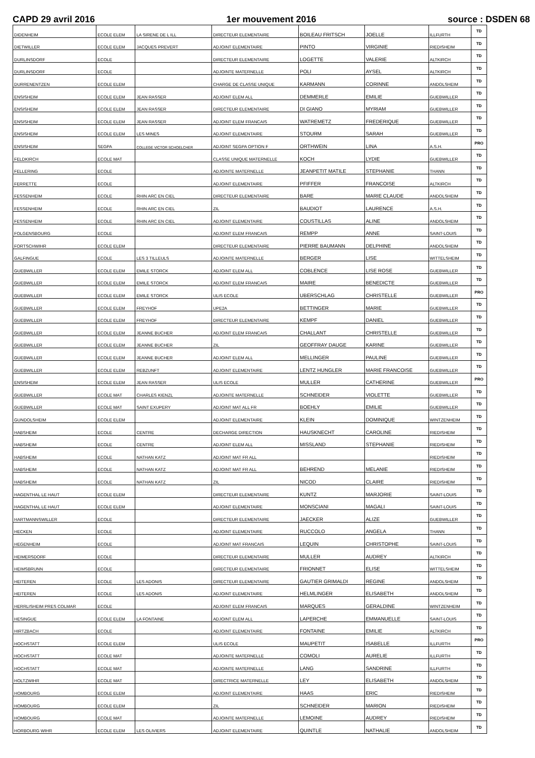CAPD 29 avril 2016 1er mouvement 2016 source : DSDEN 68
| DIDENHEIM | ECOLE ELEM | LA SIRENE DE L ILL | DIRECTEUR ELEMENTAIRE | BOILEAU FRITSCH | JOELLE | ILLFURTH | TD |
| DIETWILLER | ECOLE ELEM | JACQUES PREVERT | ADJOINT ELEMENTAIRE | PINTO | VIRGINIE | RIEDISHEIM | TD |
| DURLINSDORF | ECOLE | | DIRECTEUR ELEMENTAIRE | LOGETTE | VALERIE | ALTKIRCH | TD |
| DURLINSDORF | ECOLE | | ADJOINTE MATERNELLE | POLI | AYSEL | ALTKIRCH | TD |
| DURRENENTZEN | ECOLE ELEM | | CHARGE DE CLASSE UNIQUE | KARMANN | CORINNE | ANDOLSHEIM | TD |
| ENSISHEIM | ECOLE ELEM | JEAN RASSER | ADJOINT ELEM ALL | DEMMERLE | EMILIE | GUEBWILLER | TD |
| ENSISHEIM | ECOLE ELEM | JEAN RASSER | DIRECTEUR ELEMENTAIRE | DI GIANO | MYRIAM | GUEBWILLER | TD |
| ENSISHEIM | ECOLE ELEM | JEAN RASSER | ADJOINT ELEM FRANCAIS | WATREMETZ | FREDERIQUE | GUEBWILLER | TD |
| ENSISHEIM | ECOLE ELEM | LES MINES | ADJOINT ELEMENTAIRE | STOURM | SARAH | GUEBWILLER | TD |
| ENSISHEIM | SEGPA | COLLEGE VICTOR SCHOELCHER | ADJOINT SEGPA OPTION F | ORTHWEIN | LINA | A.S.H. | PRO |
| FELDKIRCH | ECOLE MAT | | CLASSE UNIQUE MATERNELLE | KOCH | LYDIE | GUEBWILLER | TD |
| FELLERING | ECOLE | | ADJOINTE MATERNELLE | JEANPETIT MATILE | STEPHANIE | THANN | TD |
| FERRETTE | ECOLE | | ADJOINT ELEMENTAIRE | PFIFFER | FRANCOISE | ALTKIRCH | TD |
| FESSENHEIM | ECOLE | RHIN ARC EN CIEL | DIRECTEUR ELEMENTAIRE | BARE | MARIE CLAUDE | ANDOLSHEIM | TD |
| FESSENHEIM | ECOLE | RHIN ARC EN CIEL | ZIL | BAUDIOT | LAURENCE | A.S.H. | TD |
| FESSENHEIM | ECOLE | RHIN ARC EN CIEL | ADJOINT ELEMENTAIRE | COUSTILLAS | ALINE | ANDOLSHEIM | TD |
| FOLGENSBOURG | ECOLE | | ADJOINT ELEM FRANCAIS | REMPP | ANNE | SAINT-LOUIS | TD |
| FORTSCHWIHR | ECOLE ELEM | | DIRECTEUR ELEMENTAIRE | PIERRE BAUMANN | DELPHINE | ANDOLSHEIM | TD |
| GALFINGUE | ECOLE | LES 3 TILLEULS | ADJOINTE MATERNELLE | BERGER | LISE | WITTELSHEIM | TD |
| GUEBWILLER | ECOLE ELEM | EMILE STORCK | ADJOINT ELEM ALL | COBLENCE | LISE ROSE | GUEBWILLER | TD |
| GUEBWILLER | ECOLE ELEM | EMILE STORCK | ADJOINT ELEM FRANCAIS | MAIRE | BENEDICTE | GUEBWILLER | TD |
| GUEBWILLER | ECOLE ELEM | EMILE STORCK | ULIS ECOLE | UBERSCHLAG | CHRISTELLE | GUEBWILLER | PRO |
| GUEBWILLER | ECOLE ELEM | FREYHOF | UPE2A | BETTINGER | MARIE | GUEBWILLER | TD |
| GUEBWILLER | ECOLE ELEM | FREYHOF | DIRECTEUR ELEMENTAIRE | KEMPF | DANIEL | GUEBWILLER | TD |
| GUEBWILLER | ECOLE ELEM | JEANNE BUCHER | ADJOINT ELEM FRANCAIS | CHALLANT | CHRISTELLE | GUEBWILLER | TD |
| GUEBWILLER | ECOLE ELEM | JEANNE BUCHER | ZIL | GEOFFRAY DAUGE | KARINE | GUEBWILLER | TD |
| GUEBWILLER | ECOLE ELEM | JEANNE BUCHER | ADJOINT ELEM ALL | MELLINGER | PAULINE | GUEBWILLER | TD |
| GUEBWILLER | ECOLE ELEM | REBZUNFT | ADJOINT ELEMENTAIRE | LENTZ HUNGLER | MARIE FRANCOISE | GUEBWILLER | TD |
| ENSISHEIM | ECOLE ELEM | JEAN RASSER | ULIS ECOLE | MULLER | CATHERINE | GUEBWILLER | PRO |
| GUEBWILLER | ECOLE MAT | CHARLES KIENZL | ADJOINTE MATERNELLE | SCHNEIDER | VIOLETTE | GUEBWILLER | TD |
| GUEBWILLER | ECOLE MAT | SAINT EXUPERY | ADJOINT MAT ALL FR | BOEHLY | EMILIE | GUEBWILLER | TD |
| GUNDOLSHEIM | ECOLE ELEM | | ADJOINT ELEMENTAIRE | KLEIN | DOMINIQUE | WINTZENHEIM | TD |
| HABSHEIM | ECOLE | CENTRE | DECHARGE DIRECTION | HAUSKNECHT | CAROLINE | RIEDISHEIM | TD |
| HABSHEIM | ECOLE | CENTRE | ADJOINT ELEM ALL | MISSLAND | STEPHANIE | RIEDISHEIM | TD |
| HABSHEIM | ECOLE | NATHAN KATZ | ADJOINT MAT FR ALL | | | RIEDISHEIM | TD |
| HABSHEIM | ECOLE | NATHAN KATZ | ADJOINT MAT FR ALL | BEHREND | MELANIE | RIEDISHEIM | TD |
| HABSHEIM | ECOLE | NATHAN KATZ | ZIL | NICOD | CLAIRE | RIEDISHEIM | TD |
| HAGENTHAL LE HAUT | ECOLE ELEM | | DIRECTEUR ELEMENTAIRE | KUNTZ | MARJORIE | SAINT-LOUIS | TD |
| HAGENTHAL LE HAUT | ECOLE ELEM | | ADJOINT ELEMENTAIRE | MONSCIANI | MAGALI | SAINT-LOUIS | TD |
| HARTMANNSWILLER | ECOLE | | DIRECTEUR ELEMENTAIRE | JAECKER | ALIZE | GUEBWILLER | TD |
| HECKEN | ECOLE | | ADJOINT ELEMENTAIRE | RUCCOLO | ANGELA | THANN | TD |
| HEGENHEIM | ECOLE | | ADJOINT MAT FRANCAIS | LEQUIN | CHRISTOPHE | SAINT-LOUIS | TD |
| HEIMERSDORF | ECOLE | | DIRECTEUR ELEMENTAIRE | MULLER | AUDREY | ALTKIRCH | TD |
| HEIMSBRUNN | ECOLE | | DIRECTEUR ELEMENTAIRE | FRIONNET | ELISE | WITTELSHEIM | TD |
| HEITEREN | ECOLE | LES ADONIS | DIRECTEUR ELEMENTAIRE | GAUTIER GRIMALDI | REGINE | ANDOLSHEIM | TD |
| HEITEREN | ECOLE | LES ADONIS | ADJOINT ELEMENTAIRE | HELMLINGER | ELISABETH | ANDOLSHEIM | TD |
| HERRLISHEIM PRES COLMAR | ECOLE | | ADJOINT ELEM FRANCAIS | MARQUES | GERALDINE | WINTZENHEIM | TD |
| HESINGUE | ECOLE ELEM | LA FONTAINE | ADJOINT ELEM ALL | LAPERCHE | EMMANUELLE | SAINT-LOUIS | TD |
| HIRTZBACH | ECOLE | | ADJOINT ELEMENTAIRE | FONTAINE | EMILIE | ALTKIRCH | TD |
| HOCHSTATT | ECOLE ELEM | | ULIS ECOLE | MAUPETIT | ISABELLE | ILLFURTH | PRO |
| HOCHSTATT | ECOLE MAT | | ADJOINTE MATERNELLE | COMOLI | AURELIE | ILLFURTH | TD |
| HOCHSTATT | ECOLE MAT | | ADJOINTE MATERNELLE | LANG | SANDRINE | ILLFURTH | TD |
| HOLTZWIHR | ECOLE MAT | | DIRECTRICE MATERNELLE | LEY | ELISABETH | ANDOLSHEIM | TD |
| HOMBOURG | ECOLE ELEM | | ADJOINT ELEMENTAIRE | HAAS | ERIC | RIEDISHEIM | TD |
| HOMBOURG | ECOLE ELEM | | ZIL | SCHNEIDER | MARION | RIEDISHEIM | TD |
| HOMBOURG | ECOLE MAT | | ADJOINTE MATERNELLE | LEMOINE | AUDREY | RIEDISHEIM | TD |
| HORBOURG WIHR | ECOLE ELEM | LES OLIVIERS | ADJOINT ELEMENTAIRE | QUINTLE | NATHALIE | ANDOLSHEIM | TD |